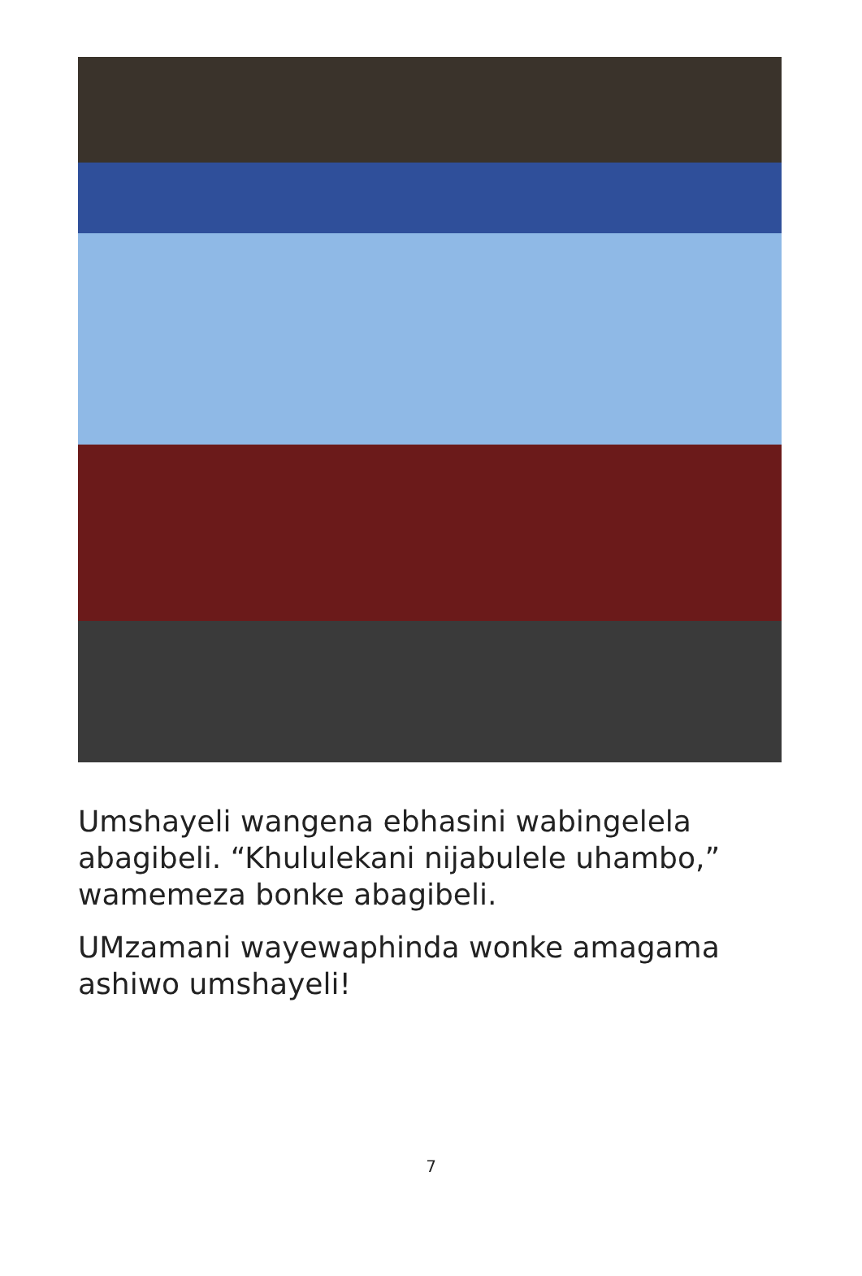Umshayeli wangena ebhasini wabingelela abagibeli. “Khululekani nijabulele uhambo,” wamemeza bonke abagibeli.
UMzamani wayewaphinda wonke amagama ashiwo umshayeli!
7